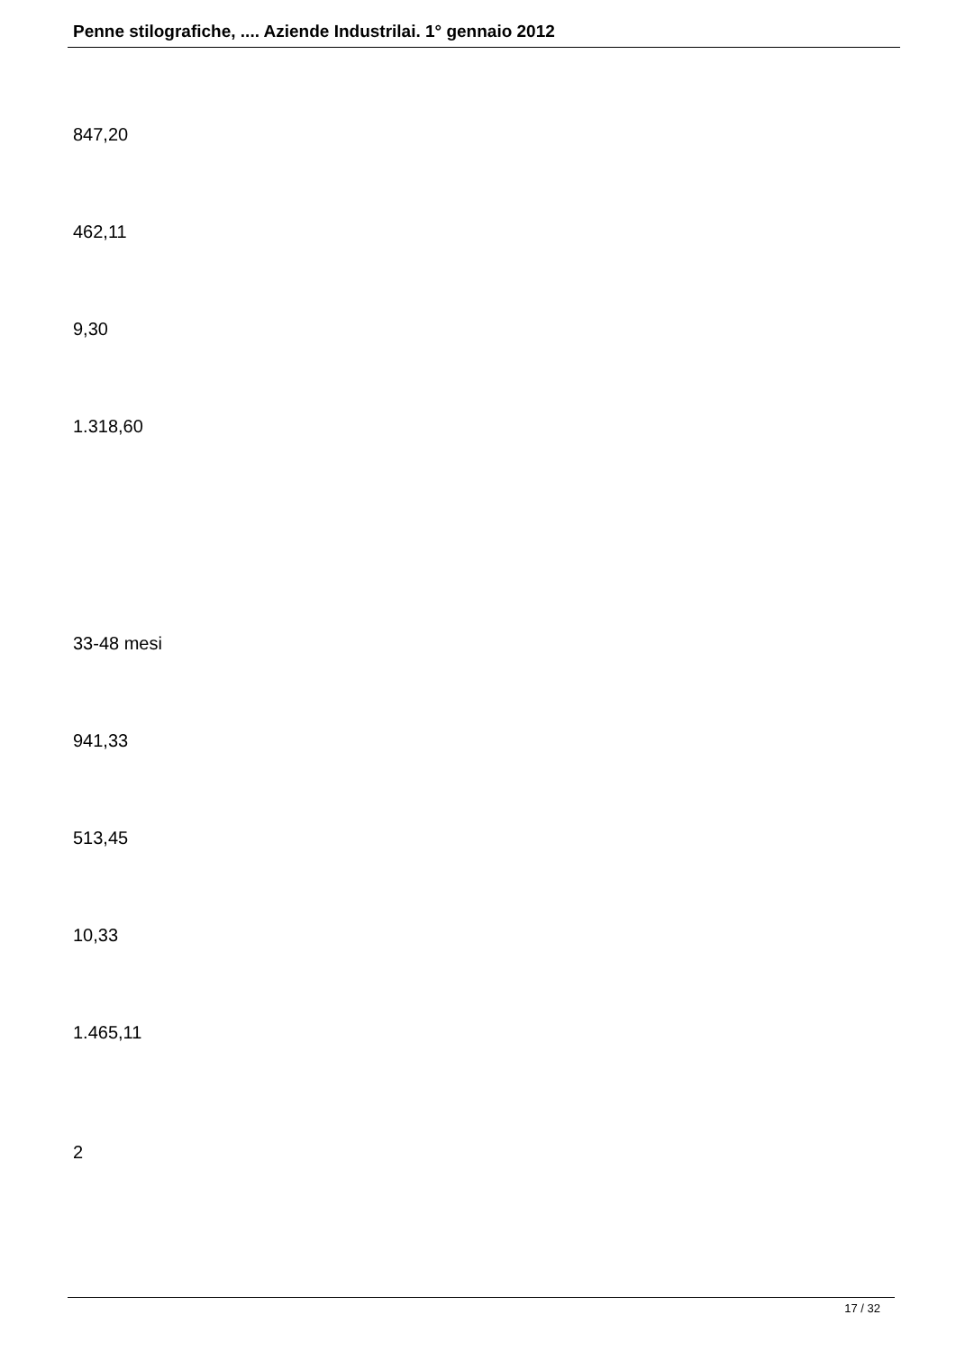Penne stilografiche, .... Aziende Industrilai. 1° gennaio 2012
847,20
462,11
9,30
1.318,60
33-48 mesi
941,33
513,45
10,33
1.465,11
2
17 / 32